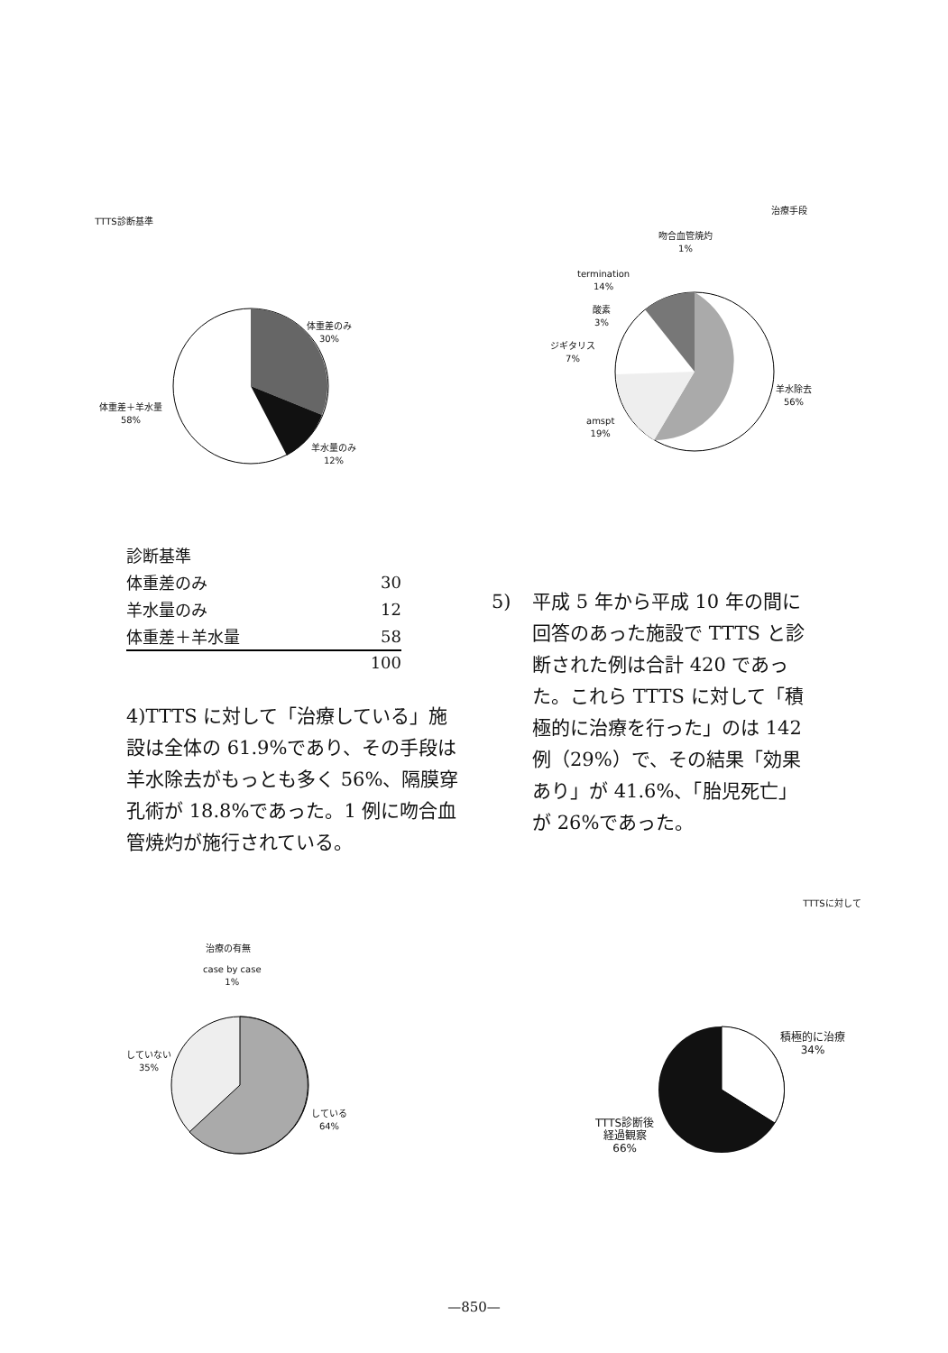TTTS診断基準
体重差のみ
30%
体重差＋羊水量
58%
羊水量のみ
12%
治療手段
吻合血管焼灼
1%
termination
14%
酸素
3%
ジギタリス
7%
羊水除去
56%
amspt
19%
| 診断基準 | |
| 体重差のみ | 30 |
| 羊水量のみ | 12 |
| 体重差＋羊水量 | 58 |
| | 100 |
4)TTTS に対して「治療している」施設は全体の 61.9%であり、その手段は羊水除去がもっとも多く 56%、隔膜穿孔術が 18.8%であった。1 例に吻合血管焼灼が施行されている。
5) 平成 5 年から平成 10 年の間に回答のあった施設で TTTS と診断された例は合計 420 であった。これら TTTS に対して「積極的に治療を行った」のは 142 例（29%）で、その結果「効果あり」が 41.6%、「胎児死亡」が 26%であった。
治療の有無
case by case
1%
していない
35%
している
64%
TTTSに対して
積極的に治療
34%
TTTS診断後
経過観察
66%
—850—